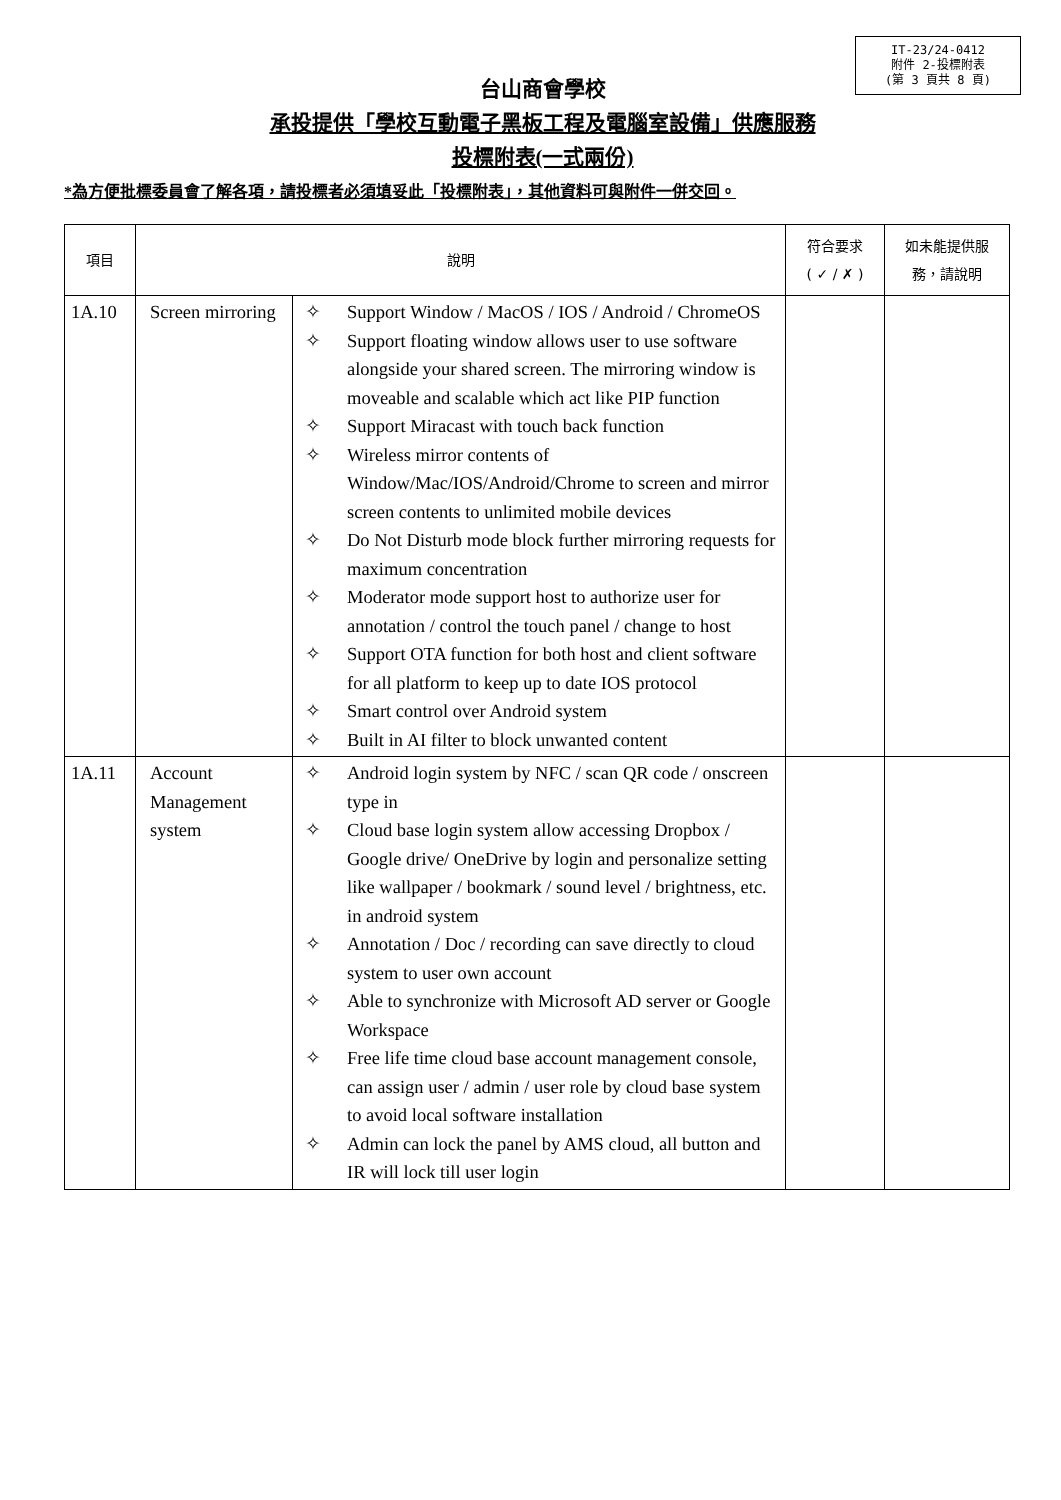IT-23/24-0412
附件 2-投標附表
(第 3 頁共 8 頁)
台山商會學校
承投提供「學校互動電子黑板工程及電腦室設備」供應服務
投標附表(一式兩份)
*為方便批標委員會了解各項，請投標者必須填妥此「投標附表」，其他資料可與附件一併交回。
| 項目 | 說明 | | 符合要求 ( ✓ / ✗ ) | 如未能提供服 務，請說明 |
| --- | --- | --- | --- | --- |
| 1A.10 | Screen mirroring | ✧ Support Window / MacOS / IOS / Android / ChromeOS ✧ Support floating window allows user to use software alongside your shared screen. The mirroring window is moveable and scalable which act like PIP function ✧ Support Miracast with touch back function ✧ Wireless mirror contents of Window/Mac/IOS/Android/Chrome to screen and mirror screen contents to unlimited mobile devices ✧ Do Not Disturb mode block further mirroring requests for maximum concentration ✧ Moderator mode support host to authorize user for annotation / control the touch panel / change to host ✧ Support OTA function for both host and client software for all platform to keep up to date IOS protocol ✧ Smart control over Android system ✧ Built in AI filter to block unwanted content | | |
| 1A.11 | Account Management system | ✧ Android login system by NFC / scan QR code / onscreen type in ✧ Cloud base login system allow accessing Dropbox / Google drive/ OneDrive by login and personalize setting like wallpaper / bookmark / sound level / brightness, etc. in android system ✧ Annotation / Doc / recording can save directly to cloud system to user own account ✧ Able to synchronize with Microsoft AD server or Google Workspace ✧ Free life time cloud base account management console, can assign user / admin / user role by cloud base system to avoid local software installation ✧ Admin can lock the panel by AMS cloud, all button and IR will lock till user login | | |